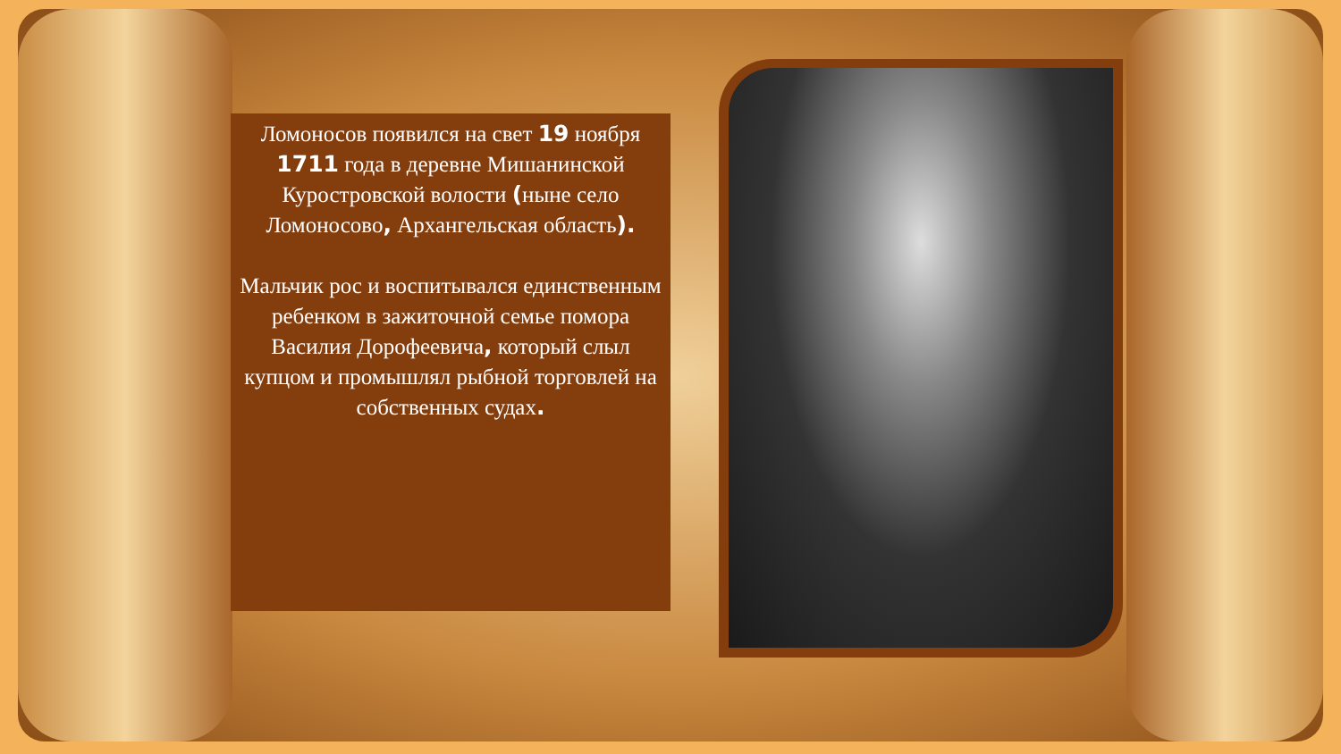Ломоносов появился на свет 19 ноября 1711 года в деревне Мишанинской Куростровской волости (ныне село Ломоносово, Архангельская область).
Мальчик рос и воспитывался единственным ребенком в зажиточной семье помора Василия Дорофеевича, который слыл купцом и промышлял рыбной торговлей на собственных судах.